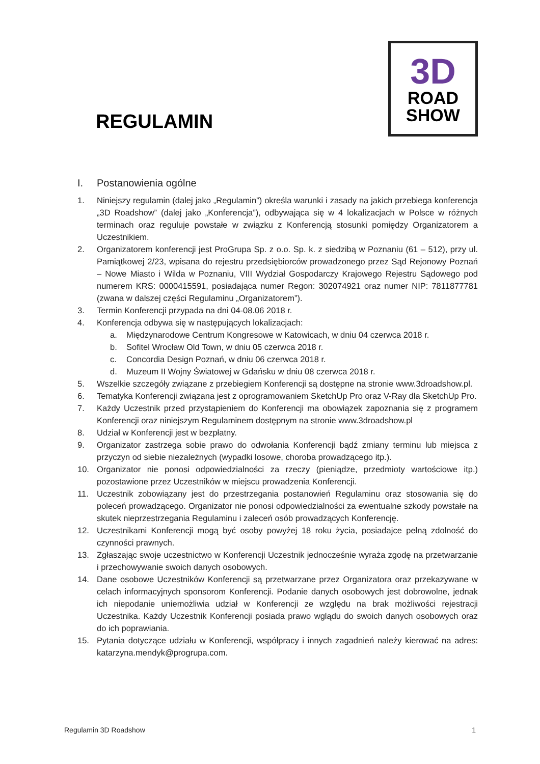REGULAMIN
3D
ROAD
SHOW
I. Postanowienia ogólne
1. Niniejszy regulamin (dalej jako „Regulamin”) określa warunki i zasady na jakich przebiega konferencja „3D Roadshow” (dalej jako „Konferencja”), odbywająca się w 4 lokalizacjach w Polsce w różnych terminach oraz reguluje powstałe w związku z Konferencją stosunki pomiędzy Organizatorem a Uczestnikiem.
2. Organizatorem konferencji jest ProGrupa Sp. z o.o. Sp. k. z siedzibą w Poznaniu (61 – 512), przy ul. Pamiątkowej 2/23, wpisana do rejestru przedsiębiorców prowadzonego przez Sąd Rejonowy Poznań – Nowe Miasto i Wilda w Poznaniu, VIII Wydział Gospodarczy Krajowego Rejestru Sądowego pod numerem KRS: 0000415591, posiadająca numer Regon: 302074921 oraz numer NIP: 7811877781 (zwana w dalszej części Regulaminu „Organizatorem”).
3. Termin Konferencji przypada na dni 04-08.06 2018 r.
4. Konferencja odbywa się w następujących lokalizacjach:
a. Międzynarodowe Centrum Kongresowe w Katowicach, w dniu 04 czerwca 2018 r.
b. Sofitel Wrocław Old Town, w dniu 05 czerwca 2018 r.
c. Concordia Design Poznań, w dniu 06 czerwca 2018 r.
d. Muzeum II Wojny Światowej w Gdańsku w dniu 08 czerwca 2018 r.
5. Wszelkie szczegóły związane z przebiegiem Konferencji są dostępne na stronie www.3droadshow.pl.
6. Tematyka Konferencji związana jest z oprogramowaniem SketchUp Pro oraz V-Ray dla SketchUp Pro.
7. Każdy Uczestnik przed przystąpieniem do Konferencji ma obowiązek zapoznania się z programem Konferencji oraz niniejszym Regulaminem dostępnym na stronie www.3droadshow.pl
8. Udział w Konferencji jest w bezpłatny.
9. Organizator zastrzega sobie prawo do odwołania Konferencji bądź zmiany terminu lub miejsca z przyczyn od siebie niezależnych (wypadki losowe, choroba prowadzącego itp.).
10. Organizator nie ponosi odpowiedzialności za rzeczy (pieniądze, przedmioty wartościowe itp.) pozostawione przez Uczestników w miejscu prowadzenia Konferencji.
11. Uczestnik zobowiązany jest do przestrzegania postanowień Regulaminu oraz stosowania się do poleceń prowadzącego. Organizator nie ponosi odpowiedzialności za ewentualne szkody powstałe na skutek nieprzestrzegania Regulaminu i zaleceń osób prowadzących Konferencję.
12. Uczestnikami Konferencji mogą być osoby powyżej 18 roku życia, posiadajce pełną zdolność do czynności prawnych.
13. Zgłaszając swoje uczestnictwo w Konferencji Uczestnik jednocześnie wyraża zgodę na przetwarzanie i przechowywanie swoich danych osobowych.
14. Dane osobowe Uczestników Konferencji są przetwarzane przez Organizatora oraz przekazywane w celach informacyjnych sponsorom Konferencji. Podanie danych osobowych jest dobrowolne, jednak ich niepodanie uniemożliwia udział w Konferencji ze względu na brak możliwości rejestracji Uczestnika. Każdy Uczestnik Konferencji posiada prawo wglądu do swoich danych osobowych oraz do ich poprawiania.
15. Pytania dotyczące udziału w Konferencji, współpracy i innych zagadnień należy kierować na adres: katarzyna.mendyk@progrupa.com.
Regulamin 3D Roadshow 1